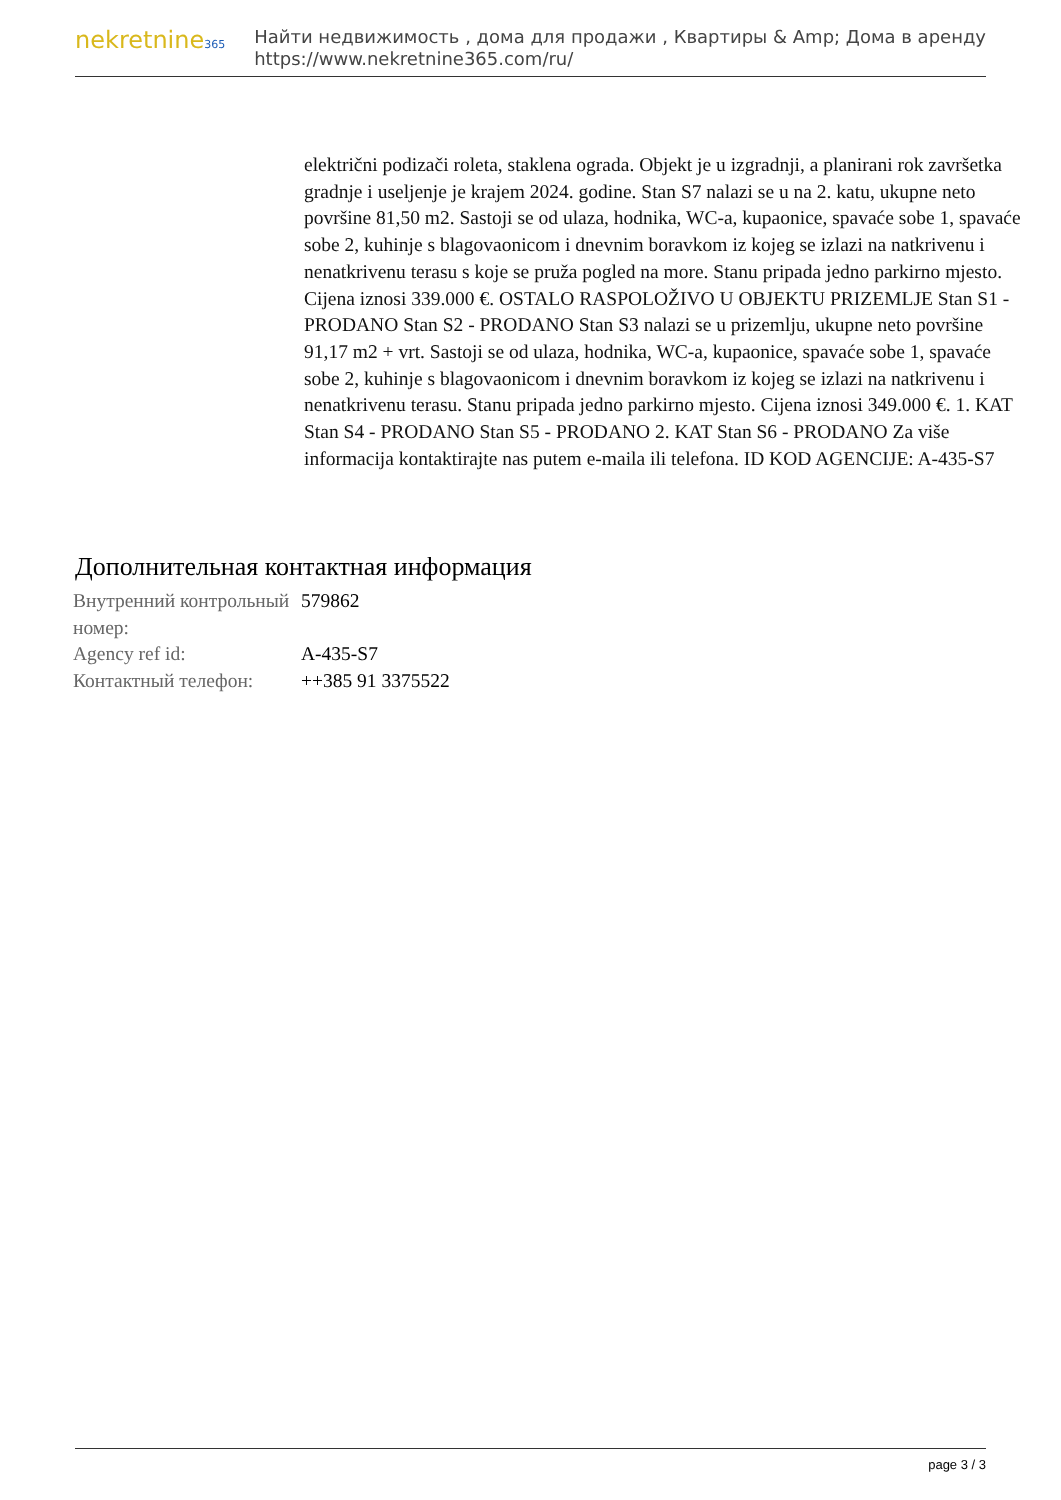nekretnine365
Найти недвижимость , дома для продажи , Квартиры & Amp; Дома в аренду
https://www.nekretnine365.com/ru/
električni podizači roleta, staklena ograda. Objekt je u izgradnji, a planirani rok završetka gradnje i useljenje je krajem 2024. godine. Stan S7 nalazi se u na 2. katu, ukupne neto površine 81,50 m2. Sastoji se od ulaza, hodnika, WC-a, kupaonice, spavaće sobe 1, spavaće sobe 2, kuhinje s blagovaonicom i dnevnim boravkom iz kojeg se izlazi na natkrivenu i nenatkrivenu terasu s koje se pruža pogled na more. Stanu pripada jedno parkirno mjesto. Cijena iznosi 339.000 €. OSTALO RASPOLOŽIVO U OBJEKTU PRIZEMLJE Stan S1 - PRODANO Stan S2 - PRODANO Stan S3 nalazi se u prizemlju, ukupne neto površine 91,17 m2 + vrt. Sastoji se od ulaza, hodnika, WC-a, kupaonice, spavaće sobe 1, spavaće sobe 2, kuhinje s blagovaonicom i dnevnim boravkom iz kojeg se izlazi na natkrivenu i nenatkrivenu terasu. Stanu pripada jedno parkirno mjesto. Cijena iznosi 349.000 €. 1. KAT Stan S4 - PRODANO Stan S5 - PRODANO 2. KAT Stan S6 - PRODANO Za više informacija kontaktirajte nas putem e-maila ili telefona. ID KOD AGENCIJE: A-435-S7
Дополнительная контактная информация
| Внутренний контрольный номер: | 579862 |
| Agency ref id: | A-435-S7 |
| Контактный телефон: | ++385 91 3375522 |
page 3 / 3